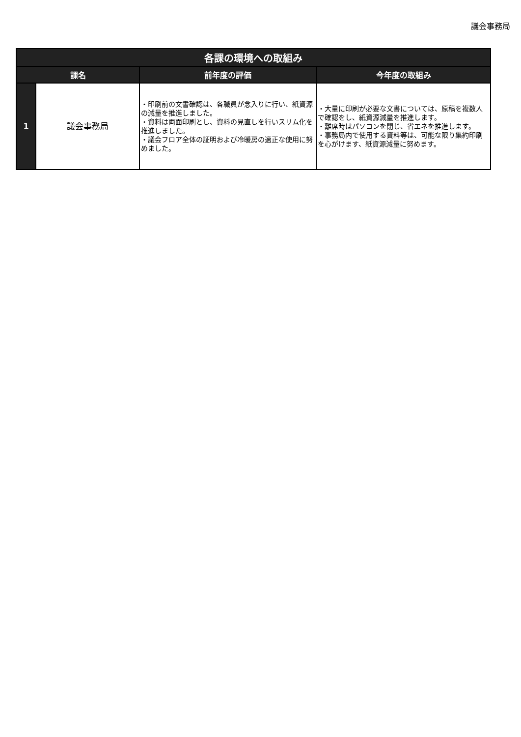議会事務局
| 各課の環境への取組み | | | |
| --- | --- | --- | --- |
| 課名 | | 前年度の評価 | 今年度の取組み |
| 1 | 議会事務局 | ・印刷前の文書確認は、各職員が念入りに行い、紙資源の減量を推進しました。 ・資料は両面印刷とし、資料の見直しを行いスリム化を推進しました。 ・議会フロア全体の証明および冷暖房の適正な使用に努めました。 | ・大量に印刷が必要な文書については、原稿を複数人で確認をし、紙資源減量を推進します。 ・離席時はパソコンを閉じ、省エネを推進します。 ・事務局内で使用する資料等は、可能な限り集約印刷を心がけます、紙資源減量に努めます。 |